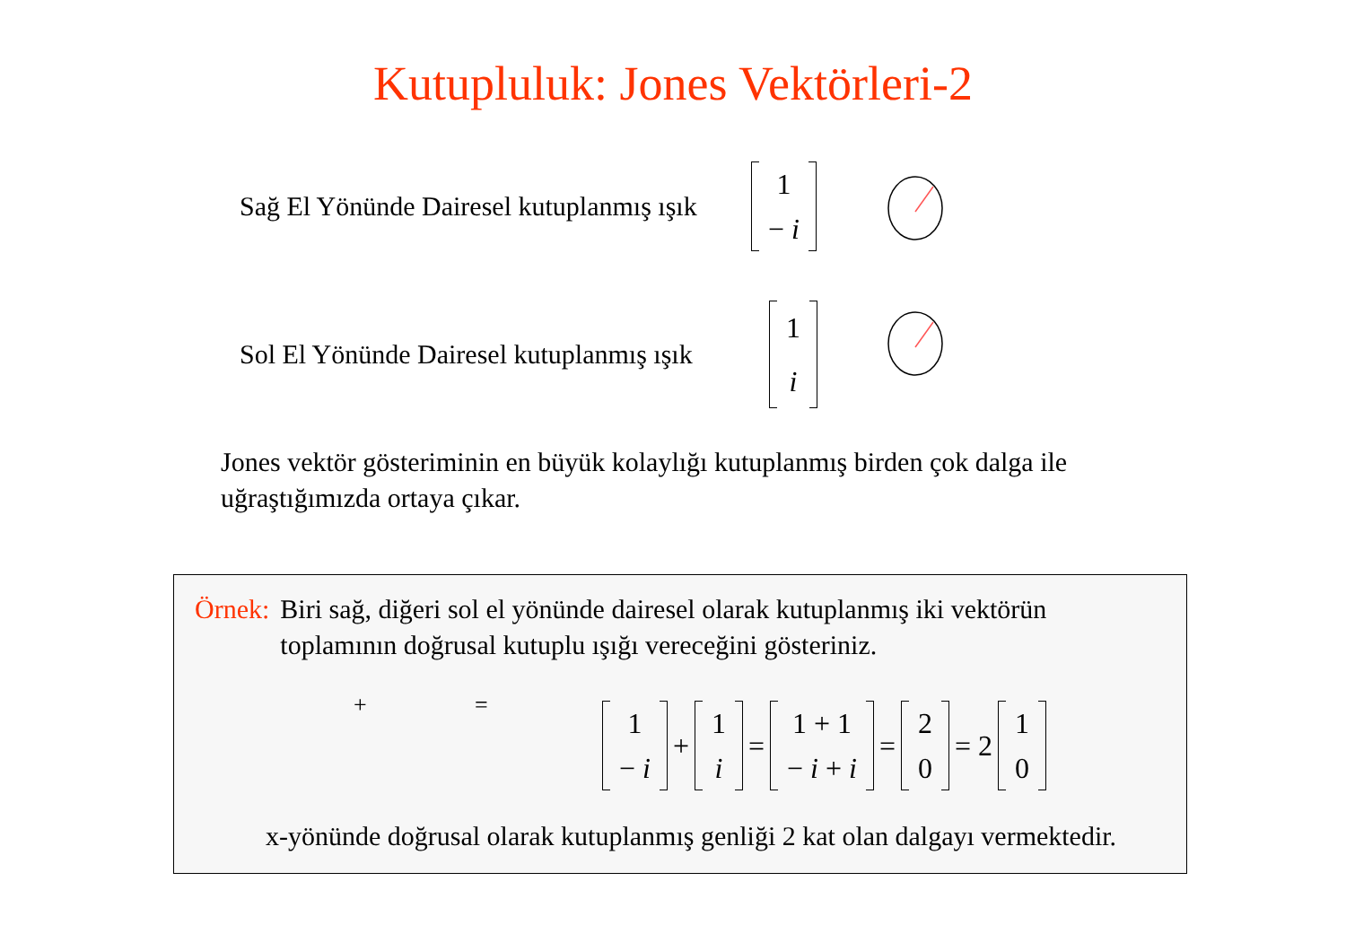Kutupluluk: Jones Vektörleri-2
Sağ El Yönünde Dairesel kutuplanmış ışık
1
− i
Sol El Yönünde Dairesel kutuplanmış ışık
1
i
Jones vektör gösteriminin en büyük kolaylığı kutuplanmış birden çok dalga ile uğraştığımızda ortaya çıkar.
Örnek: Biri sağ, diğeri sol el yönünde dairesel olarak kutuplanmış iki vektörün
toplamının doğrusal kutuplu ışığı vereceğini gösteriniz.
+ =
1
− i
+
1
i
=
1 + 1
− i + i
=
2
0
= 2
1
0
x-yönünde doğrusal olarak kutuplanmış genliği 2 kat olan dalgayı vermektedir.